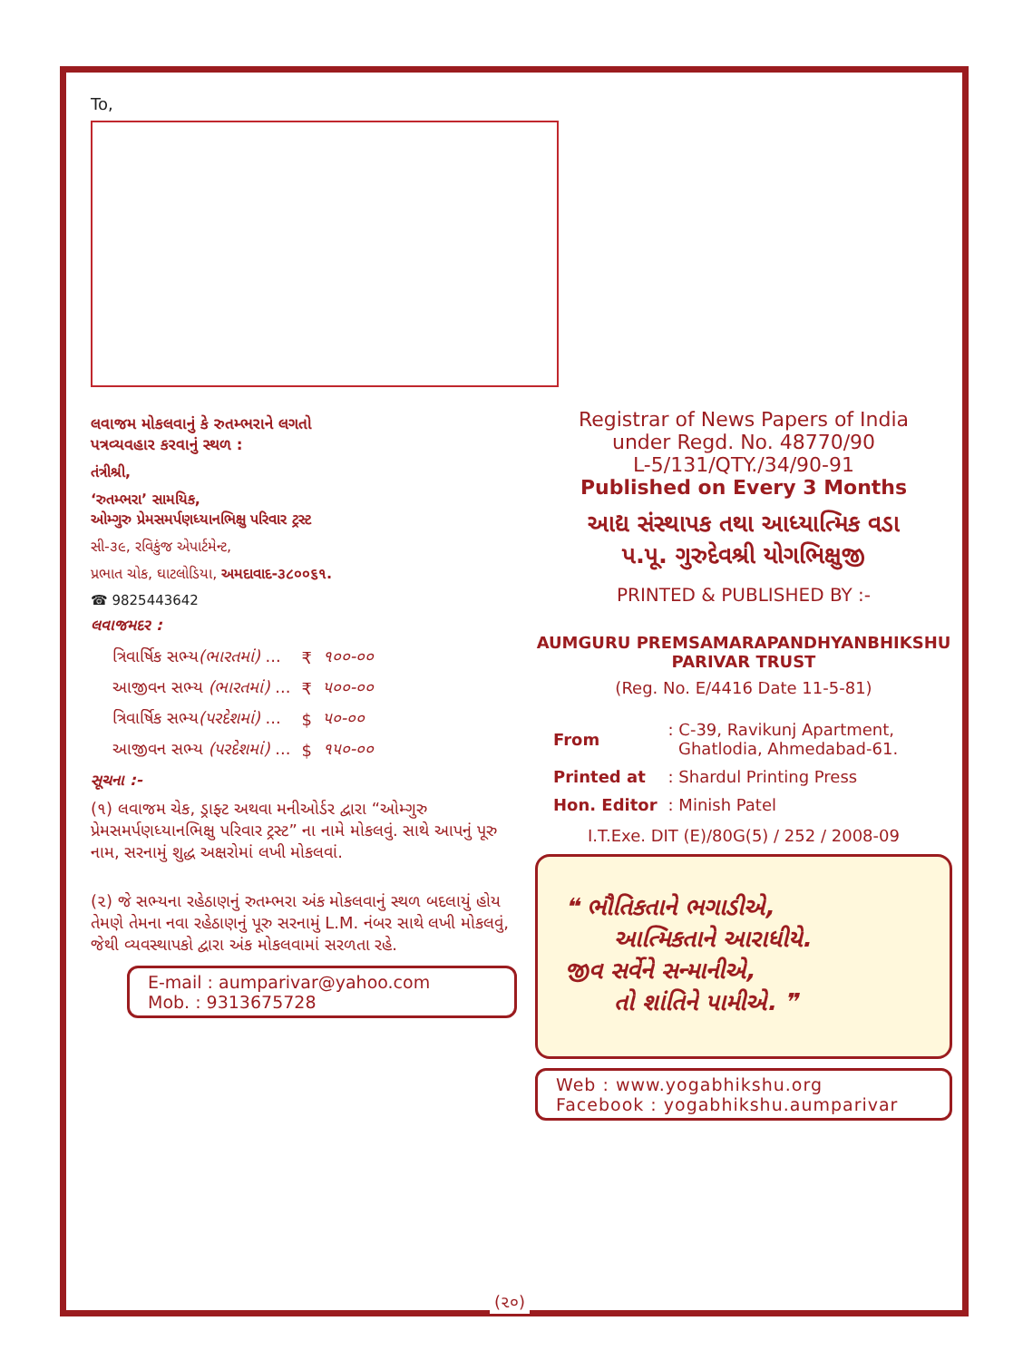To,
લવાજમ મોકલવાનું કે રુતમ્ભરાને લગતો
પત્રવ્યવહાર કરવાનું સ્થળ :
તંત્રીશ્રી,
‘રુતમ્ભરા’ સામયિક,
ઓમ્ગુરુ પ્રેમસમર્પણધ્યાનભિક્ષુ પરિવાર ટ્રસ્ટ
સી-૩૯, રવિકુંજ એપાર્ટમેન્ટ,
પ્રભાત ચોક, ઘાટલોડિયા, અમદાવાદ-૩૮૦૦૬૧.
☎ 9825443642
લવાજમદર :
| ત્રિવાર્ષિક સભ્ય (ભારતમાં) ... | ₹ | ૧૦૦-૦૦ |
| આજીવન સભ્ય (ભારતમાં) ... | ₹ | ૫૦૦-૦૦ |
| ત્રિવાર્ષિક સભ્ય (પરદેશમાં) ... | $ | ૫૦-૦૦ |
| આજીવન સભ્ય (પરદેશમાં) ... | $ | ૧૫૦-૦૦ |
સૂચના :-
(૧) લવાજમ ચેક, ડ્રાફ્ટ અથવા મનીઓર્ડર દ્વારા “ઓમ્ગુરુ પ્રેમસમર્પણધ્યાનભિક્ષુ પરિવાર ટ્રસ્ટ” ના નામે મોકલવું. સાથે આપનું પૂરુ નામ, સરનામું શુદ્ધ અક્ષરોમાં લખી મોકલવાં.
(૨) જે સભ્યના રહેઠાણનું રુતમ્ભરા અંક મોકલવાનું સ્થળ બદલાયું હોય તેમણે તેમના નવા રહેઠાણનું પૂરુ સરનામું L.M. નંબર સાથે લખી મોકલવું, જેથી વ્યવસ્થાપકો દ્વારા અંક મોકલવામાં સરળતા રહે.
E-mail : aumparivar@yahoo.com
Mob. : 9313675728
Registrar of News Papers of India
under Regd. No. 48770/90
L-5/131/QTY./34/90-91
Published on Every 3 Months
આદ્ય સંસ્થાપક તથા આધ્યાત્મિક વડા
પ.પૂ. ગુરુદેવશ્રી યોગભિક્ષુજી
PRINTED & PUBLISHED BY :-
AUMGURU PREMSAMARAPANDHYANBHIKSHU
PARIVAR TRUST
(Reg. No. E/4416 Date 11-5-81)
| From | : C-39, Ravikunj Apartment, Ghatlodia, Ahmedabad-61. |
| Printed at | : Shardul Printing Press |
| Hon. Editor | : Minish Patel |
I.T.Exe. DIT (E)/80G(5) / 252 / 2008-09
❝ ભૌતિકતાને ભગાડીએ,
આત્મિકતાને આરાધીયે.
જીવ સર્વેને સન્માનીએ,
તો શાંતિને પામીએ. ❞
Web : www.yogabhikshu.org
Facebook : yogabhikshu.aumparivar
(૨૦)